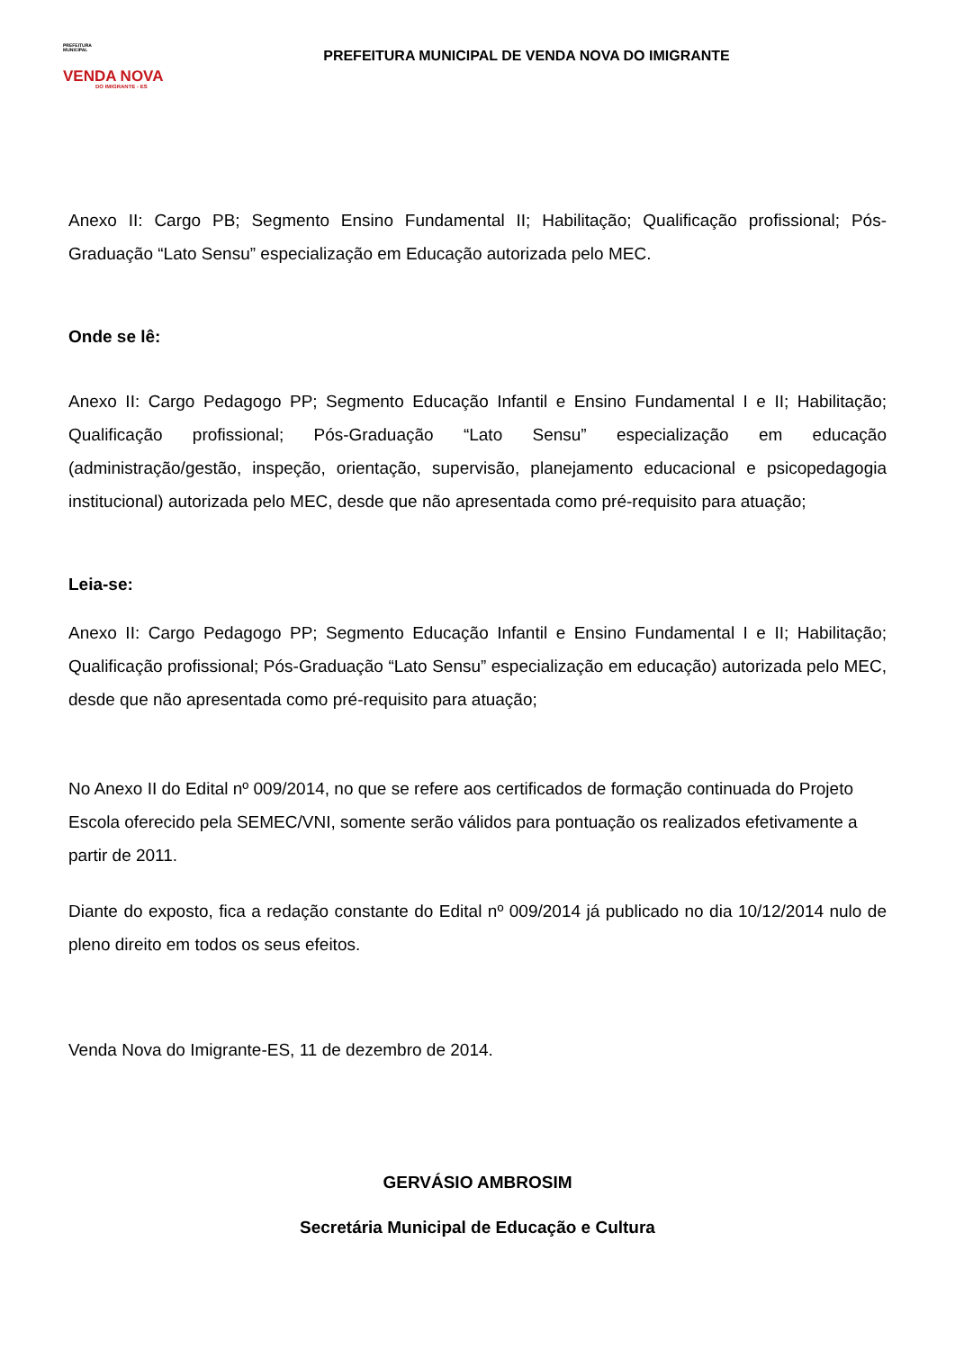PREFEITURA
MUNICIPAL
VENDA NOVA
DO IMIGRANTE - ES
PREFEITURA MUNICIPAL DE VENDA NOVA DO IMIGRANTE
Anexo II: Cargo PB; Segmento Ensino Fundamental II; Habilitação; Qualificação profissional; Pós-Graduação “Lato Sensu” especialização em Educação autorizada pelo MEC.
Onde se lê:
Anexo II: Cargo Pedagogo PP; Segmento Educação Infantil e Ensino Fundamental I e II; Habilitação; Qualificação profissional; Pós-Graduação “Lato Sensu” especialização em educação (administração/gestão, inspeção, orientação, supervisão, planejamento educacional e psicopedagogia institucional) autorizada pelo MEC, desde que não apresentada como pré-requisito para atuação;
Leia-se:
Anexo II: Cargo Pedagogo PP; Segmento Educação Infantil e Ensino Fundamental I e II; Habilitação; Qualificação profissional; Pós-Graduação “Lato Sensu” especialização em educação) autorizada pelo MEC, desde que não apresentada como pré-requisito para atuação;
No Anexo II do Edital nº 009/2014, no que se refere aos certificados de formação continuada do Projeto Escola oferecido pela SEMEC/VNI, somente serão válidos para pontuação os realizados efetivamente a partir de 2011.
Diante do exposto, fica a redação constante do Edital nº 009/2014 já publicado no dia 10/12/2014 nulo de pleno direito em todos os seus efeitos.
Venda Nova do Imigrante-ES, 11 de dezembro de 2014.
GERVÁSIO AMBROSIM
Secretária Municipal de Educação e Cultura